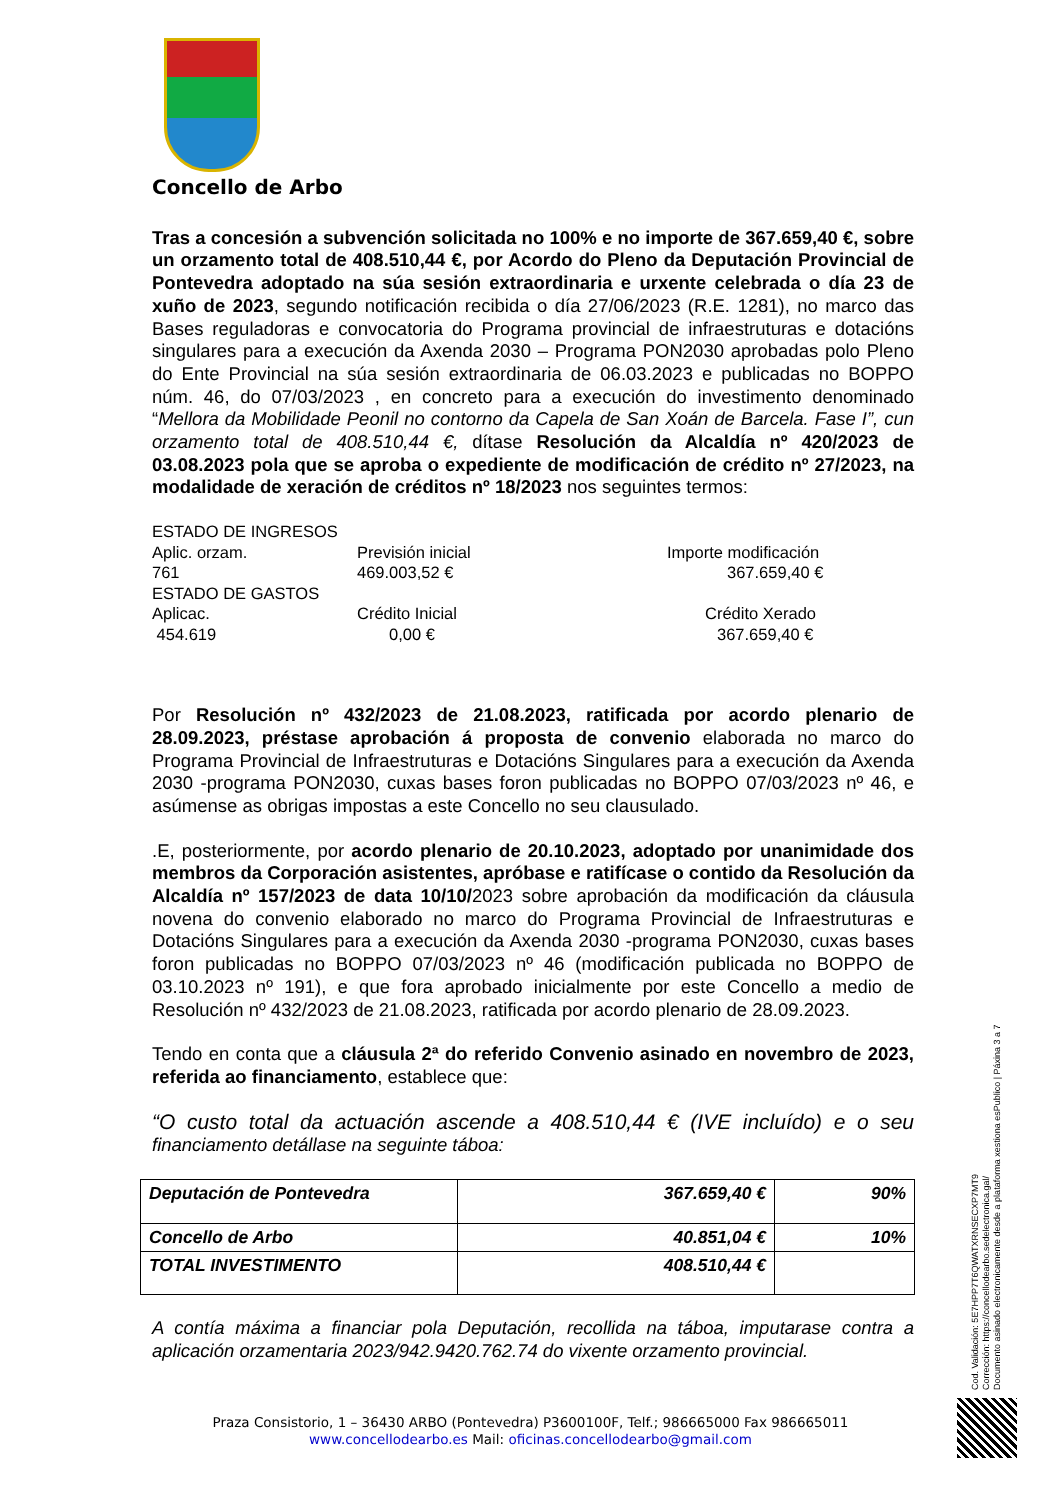Concello de Arbo
Tras a concesión a subvención solicitada no 100% e no importe de 367.659,40 €, sobre un orzamento total de 408.510,44 €, por Acordo do Pleno da Deputación Provincial de Pontevedra adoptado na súa sesión extraordinaria e urxente celebrada o día 23 de xuño de 2023, segundo notificación recibida o día 27/06/2023 (R.E. 1281), no marco das Bases reguladoras e convocatoria do Programa provincial de infraestruturas e dotacións singulares para a execución da Axenda 2030 – Programa PON2030 aprobadas polo Pleno do Ente Provincial na súa sesión extraordinaria de 06.03.2023 e publicadas no BOPPO núm. 46, do 07/03/2023 , en concreto para a execución do investimento denominado “Mellora da Mobilidade Peonil no contorno da Capela de San Xoán de Barcela. Fase I”, cun orzamento total de 408.510,44 €, dítase Resolución da Alcaldía nº 420/2023 de 03.08.2023 pola que se aproba o expediente de modificación de crédito nº 27/2023, na modalidade de xeración de créditos nº 18/2023 nos seguintes termos:
ESTADO DE INGRESOS
Aplic. orzam.
Previsión inicial
Importe modificación
761
469.003,52 €
367.659,40 €
ESTADO DE GASTOS
Aplicac.
Crédito Inicial
Crédito Xerado
454.619
0,00 €
367.659,40 €
Por Resolución nº 432/2023 de 21.08.2023, ratificada por acordo plenario de 28.09.2023, préstase aprobación á proposta de convenio elaborada no marco do Programa Provincial de Infraestruturas e Dotacións Singulares para a execución da Axenda 2030 -programa PON2030, cuxas bases foron publicadas no BOPPO 07/03/2023 nº 46, e asúmense as obrigas impostas a este Concello no seu clausulado.
.E, posteriormente, por acordo plenario de 20.10.2023, adoptado por unanimidade dos membros da Corporación asistentes, apróbase e ratifícase o contido da Resolución da Alcaldía nº 157/2023 de data 10/10/2023 sobre aprobación da modificación da cláusula novena do convenio elaborado no marco do Programa Provincial de Infraestruturas e Dotacións Singulares para a execución da Axenda 2030 -programa PON2030, cuxas bases foron publicadas no BOPPO 07/03/2023 nº 46 (modificación publicada no BOPPO de 03.10.2023 nº 191), e que fora aprobado inicialmente por este Concello a medio de Resolución nº 432/2023 de 21.08.2023, ratificada por acordo plenario de 28.09.2023.
Tendo en conta que a cláusula 2ª do referido Convenio asinado en novembro de 2023, referida ao financiamento, establece que:
“O custo total da actuación ascende a 408.510,44 € (IVE incluído) e o seu financiamento detállase na seguinte táboa:
| Deputación de Pontevedra | 367.659,40 € | 90% |
| Concello de Arbo | 40.851,04 € | 10% |
| TOTAL INVESTIMENTO | 408.510,44 € | |
A contía máxima a financiar pola Deputación, recollida na táboa, imputarase contra a aplicación orzamentaria 2023/942.9420.762.74 do vixente orzamento provincial.
Cod. Validación: 5E7HPP7T6QWATXRNSECXP7MT9
Corrección: https://concellodearbo.sedelectronica.gal/
Documento asinado electronicamente desde a plataforma xestiona esPublico | Páxina 3 a 7
Praza Consistorio, 1 – 36430 ARBO (Pontevedra) P3600100F, Telf.; 986665000 Fax 986665011
www.concellodearbo.es Mail: oficinas.concellodearbo@gmail.com